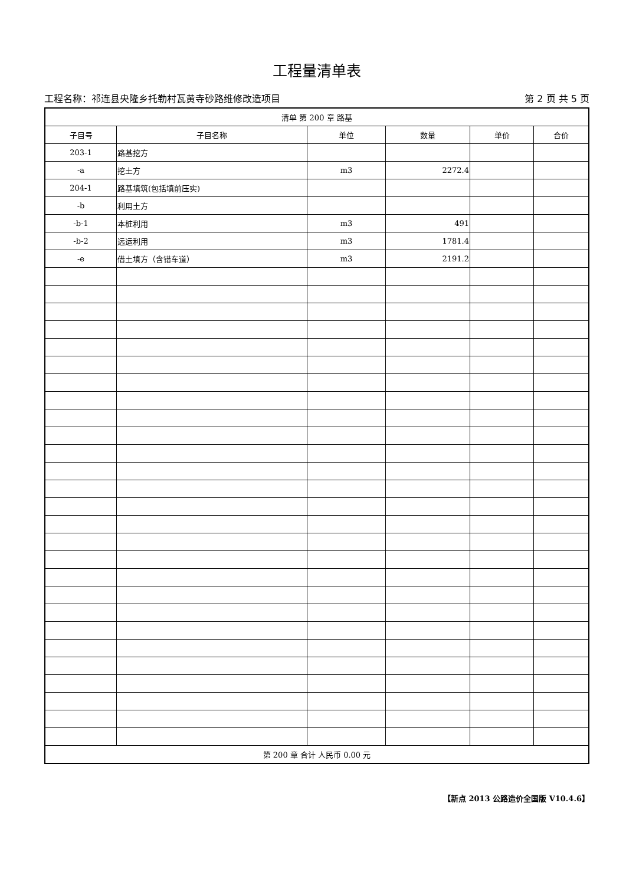工程量清单表
工程名称：祁连县央隆乡托勒村瓦黄寺砂路维修改造项目 第 2 页 共 5 页
| 清单 第 200 章 路基 | | | | | |
| 子目号 | 子目名称 | 单位 | 数量 | 单价 | 合价 |
| 203-1 | 路基挖方 | | | | |
| -a | 挖土方 | m3 | 2272.4 | | |
| 204-1 | 路基填筑(包括填前压实) | | | | |
| -b | 利用土方 | | | | |
| -b-1 | 本桩利用 | m3 | 491 | | |
| -b-2 | 远运利用 | m3 | 1781.4 | | |
| -e | 借土填方（含错车道） | m3 | 2191.2 | | |
| 第 200 章 合计 人民币 0.00 元 | | | | | |
【新点 2013 公路造价全国版 V10.4.6】